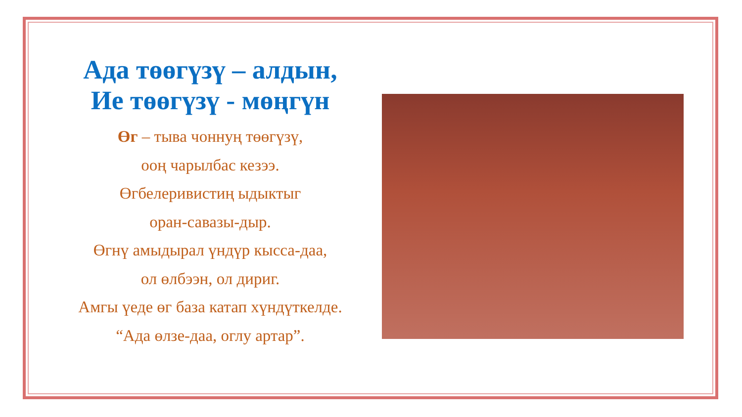Ада төөгүзү – алдын,
Ие төөгүзү - мөңгүн
Өг – тыва чоннуң төөгүзү,
ооң чарылбас кезээ.
Өгбелеривистиң ыдыктыг
оран-савазы-дыр.
Өгнү амыдырал үндүр кысса-даа,
ол өлбээн, ол дириг.
Амгы үеде өг база катап хүндүткелде.
“Ада өлзе-даа, оглу артар”.